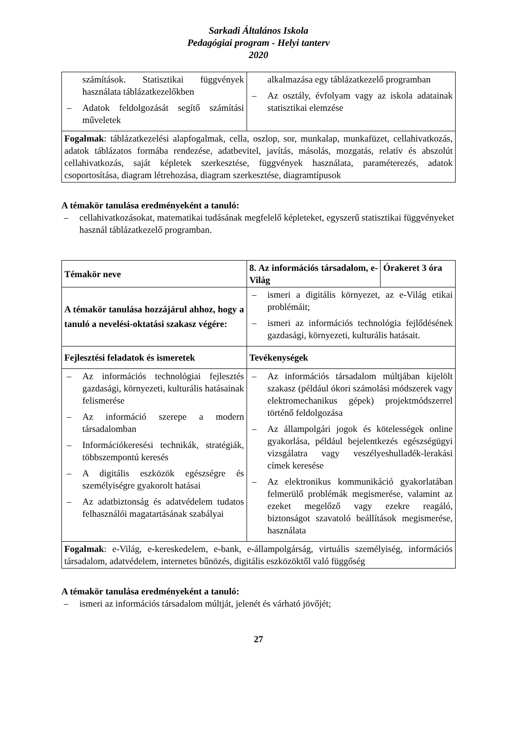Sarkadi Általános Iskola
Pedagógiai program - Helyi tanterv
2020
| számítások. Statisztikai függvények használata táblázatkezelőkben – Adatok feldolgozását segítő számítási műveletek | alkalmazása egy táblázatkezelő programban – Az osztály, évfolyam vagy az iskola adatainak statisztikai elemzése |
| Fogalmak : táblázatkezelési alapfogalmak, cella, oszlop, sor, munkalap, munkafüzet, cellahivatkozás, adatok táblázatos formába rendezése, adatbevitel, javítás, másolás, mozgatás, relatív és abszolút cellahivatkozás, saját képletek szerkesztése, függvények használata, paraméterezés, adatok csoportosítása, diagram létrehozása, diagram szerkesztése, diagramtípusok | |
A témakör tanulása eredményeként a tanuló:
– cellahivatkozásokat, matematikai tudásának megfelelő képleteket, egyszerű statisztikai függvényeket használ táblázatkezelő programban.
| Témakör neve | 8. Az információs társadalom, e-Világ | Órakeret 3 óra |
| A témakör tanulása hozzájárul ahhoz, hogy a tanuló a nevelési-oktatási szakasz végére: | – ismeri a digitális környezet, az e-Világ etikai problémáit; – ismeri az információs technológia fejlődésének gazdasági, környezeti, kulturális hatásait. | |
| Fejlesztési feladatok és ismeretek | Tevékenységek | |
| – Az információs technológiai fejlesztés gazdasági, környezeti, kulturális hatásainak felismerése – Az információ szerepe a modern társadalomban – Információkeresési technikák, stratégiák, többszempontú keresés – A digitális eszközök egészségre és személyiségre gyakorolt hatásai – Az adatbiztonság és adatvédelem tudatos felhasználói magatartásának szabályai | – Az információs társadalom múltjában kijelölt szakasz (például ókori számolási módszerek vagy elektromechanikus gépek) projektmódszerrel történő feldolgozása – Az állampolgári jogok és kötelességek online gyakorlása, például bejelentkezés egészségügyi vizsgálatra vagy veszélyeshulladék-lerakási címek keresése – Az elektronikus kommunikáció gyakorlatában felmerülő problémák megismerése, valamint az ezeket megelőző vagy ezekre reagáló, biztonságot szavatoló beállítások megismerése, használata | |
| Fogalmak : e-Világ, e-kereskedelem, e-bank, e-állampolgárság, virtuális személyiség, információs társadalom, adatvédelem, internetes bűnözés, digitális eszközöktől való függőség | | |
A témakör tanulása eredményeként a tanuló:
– ismeri az információs társadalom múltját, jelenét és várható jövőjét;
27